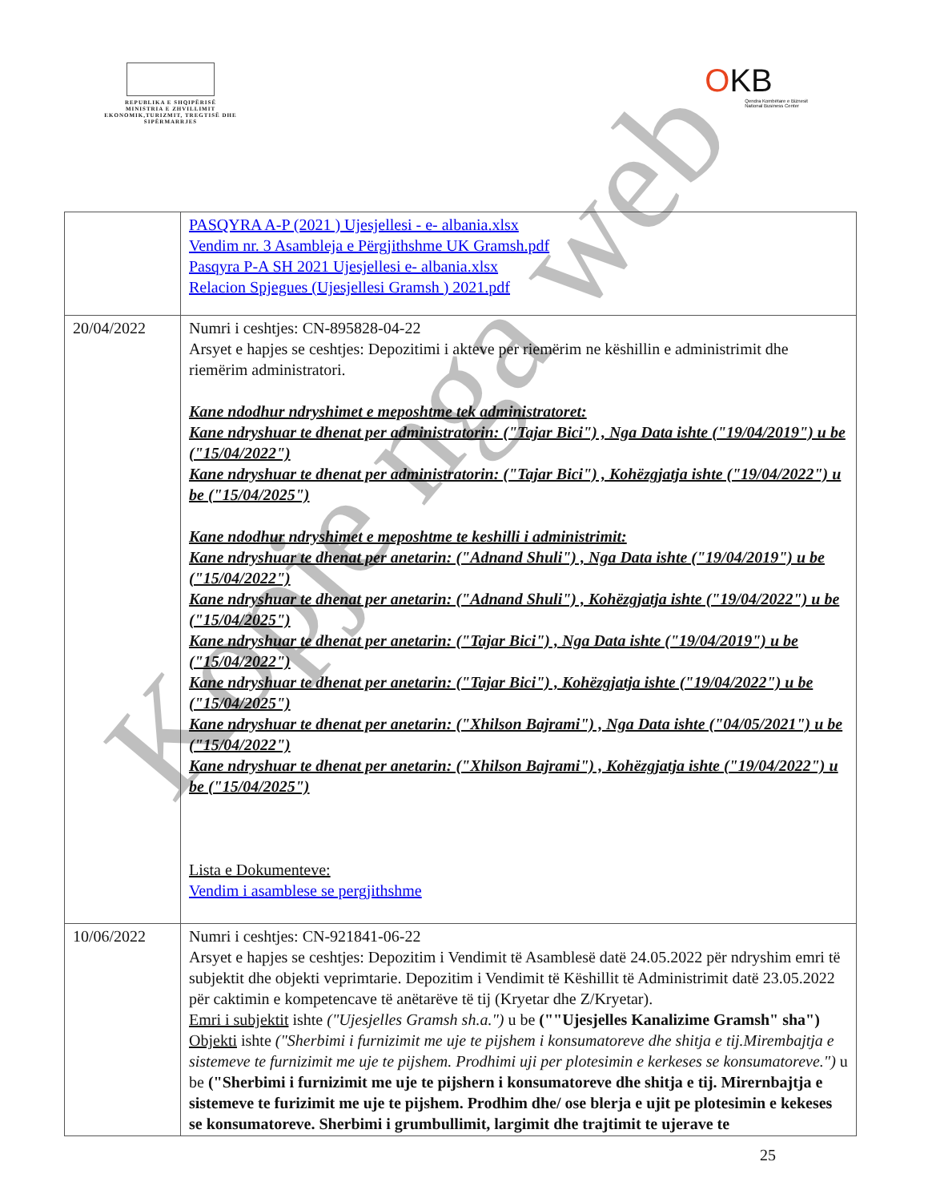REPUBLIKA E SHQIPËRISË
MINISTRIA E ZHVILLIMIT EKONOMIK,TURIZMIT, TREGTISË DHE SIPËRMARRJES
OKB
Qendra Kombëtare e Biznesit
National Business Center
| | PASQYRA A-P (2021 ) Ujesjellesi - e- albania.xlsx Vendim nr. 3 Asambleja e Përgjithshme UK Gramsh.pdf Pasqyra P-A SH 2021 Ujesjellesi e- albania.xlsx Relacion Spjegues (Ujesjellesi Gramsh ) 2021.pdf |
| 20/04/2022 | Numri i ceshtjes: CN-895828-04-22 Arsyet e hapjes se ceshtjes: Depozitimi i akteve per riemërim ne këshillin e administrimit dhe riemërim administratori. Kane ndodhur ndryshimet e meposhtme tek administratoret: Kane ndryshuar te dhenat per administratorin: ("Tajar Bici") , Nga Data ishte ("19/04/2019") u be ("15/04/2022") Kane ndryshuar te dhenat per administratorin: ("Tajar Bici") , Kohëzgjatja ishte ("19/04/2022") u be ("15/04/2025") Kane ndodhur ndryshimet e meposhtme te keshilli i administrimit: Kane ndryshuar te dhenat per anetarin: ("Adnand Shuli") , Nga Data ishte ("19/04/2019") u be ("15/04/2022") Kane ndryshuar te dhenat per anetarin: ("Adnand Shuli") , Kohëzgjatja ishte ("19/04/2022") u be ("15/04/2025") Kane ndryshuar te dhenat per anetarin: ("Tajar Bici") , Nga Data ishte ("19/04/2019") u be ("15/04/2022") Kane ndryshuar te dhenat per anetarin: ("Tajar Bici") , Kohëzgjatja ishte ("19/04/2022") u be ("15/04/2025") Kane ndryshuar te dhenat per anetarin: ("Xhilson Bajrami") , Nga Data ishte ("04/05/2021") u be ("15/04/2022") Kane ndryshuar te dhenat per anetarin: ("Xhilson Bajrami") , Kohëzgjatja ishte ("19/04/2022") u be ("15/04/2025") Lista e Dokumenteve: Vendim i asamblese se pergjithshme |
| 10/06/2022 | Numri i ceshtjes: CN-921841-06-22 Arsyet e hapjes se ceshtjes: Depozitim i Vendimit të Asamblesë datë 24.05.2022 për ndryshim emri të subjektit dhe objekti veprimtarie. Depozitim i Vendimit të Këshillit të Administrimit datë 23.05.2022 për caktimin e kompetencave të anëtarëve të tij (Kryetar dhe Z/Kryetar). Emri i subjektit ishte ("Ujesjelles Gramsh sh.a.") u be (""Ujesjelles Kanalizime Gramsh" sha") Objekti ishte ("Sherbimi i furnizimit me uje te pijshem i konsumatoreve dhe shitja e tij.Mirembajtja e sistemeve te furnizimit me uje te pijshem. Prodhimi uji per plotesimin e kerkeses se konsumatoreve.") u be ("Sherbimi i furnizimit me uje te pijshern i konsumatoreve dhe shitja e tij. Mirernbajtja e sistemeve te furizimit me uje te pijshem. Prodhim dhe/ ose blerja e ujit pe plotesimin e kekeses se konsumatoreve. Sherbimi i grumbullimit, largimit dhe trajtimit te ujerave te |
25
Kopje nga web